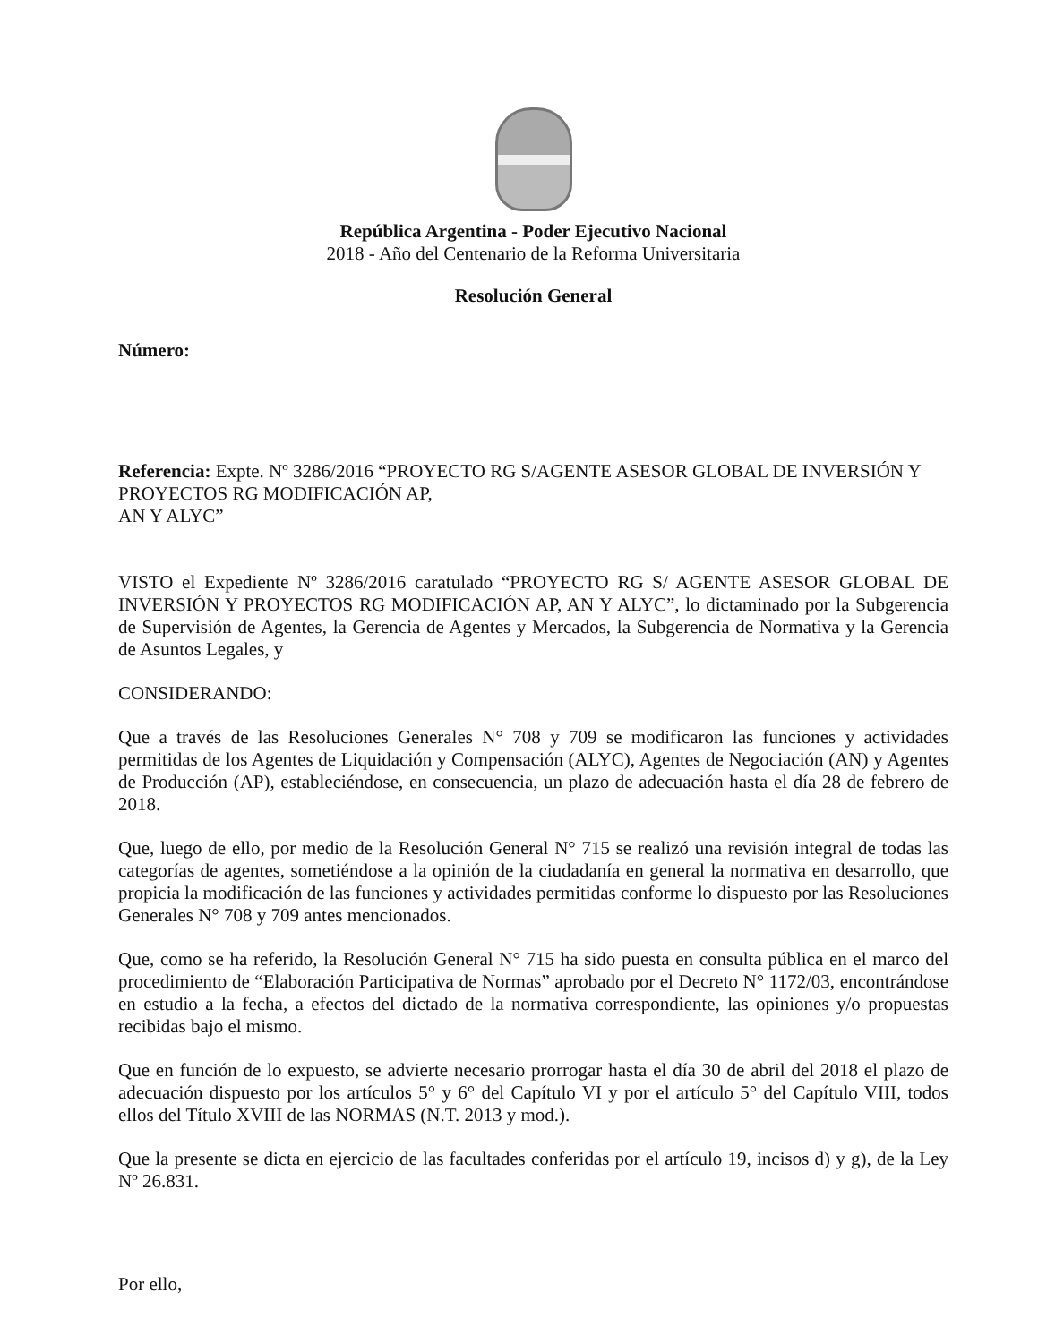República Argentina - Poder Ejecutivo Nacional
2018 - Año del Centenario de la Reforma Universitaria
Resolución General
Número:
Referencia: Expte. Nº 3286/2016 “PROYECTO RG S/AGENTE ASESOR GLOBAL DE INVERSIÓN Y
PROYECTOS RG MODIFICACIÓN AP,
AN Y ALYC”
VISTO el Expediente Nº 3286/2016 caratulado “PROYECTO RG S/ AGENTE ASESOR GLOBAL DE INVERSIÓN Y PROYECTOS RG MODIFICACIÓN AP, AN Y ALYC”, lo dictaminado por la Subgerencia de Supervisión de Agentes, la Gerencia de Agentes y Mercados, la Subgerencia de Normativa y la Gerencia de Asuntos Legales, y
CONSIDERANDO:
Que a través de las Resoluciones Generales N° 708 y 709 se modificaron las funciones y actividades permitidas de los Agentes de Liquidación y Compensación (ALYC), Agentes de Negociación (AN) y Agentes de Producción (AP), estableciéndose, en consecuencia, un plazo de adecuación hasta el día 28 de febrero de 2018.
Que, luego de ello, por medio de la Resolución General N° 715 se realizó una revisión integral de todas las categorías de agentes, sometiéndose a la opinión de la ciudadanía en general la normativa en desarrollo, que propicia la modificación de las funciones y actividades permitidas conforme lo dispuesto por las Resoluciones Generales N° 708 y 709 antes mencionados.
Que, como se ha referido, la Resolución General N° 715 ha sido puesta en consulta pública en el marco del procedimiento de “Elaboración Participativa de Normas” aprobado por el Decreto N° 1172/03, encontrándose en estudio a la fecha, a efectos del dictado de la normativa correspondiente, las opiniones y/o propuestas recibidas bajo el mismo.
Que en función de lo expuesto, se advierte necesario prorrogar hasta el día 30 de abril del 2018 el plazo de adecuación dispuesto por los artículos 5° y 6° del Capítulo VI y por el artículo 5° del Capítulo VIII, todos ellos del Título XVIII de las NORMAS (N.T. 2013 y mod.).
Que la presente se dicta en ejercicio de las facultades conferidas por el artículo 19, incisos d) y g), de la Ley Nº 26.831.
Por ello,